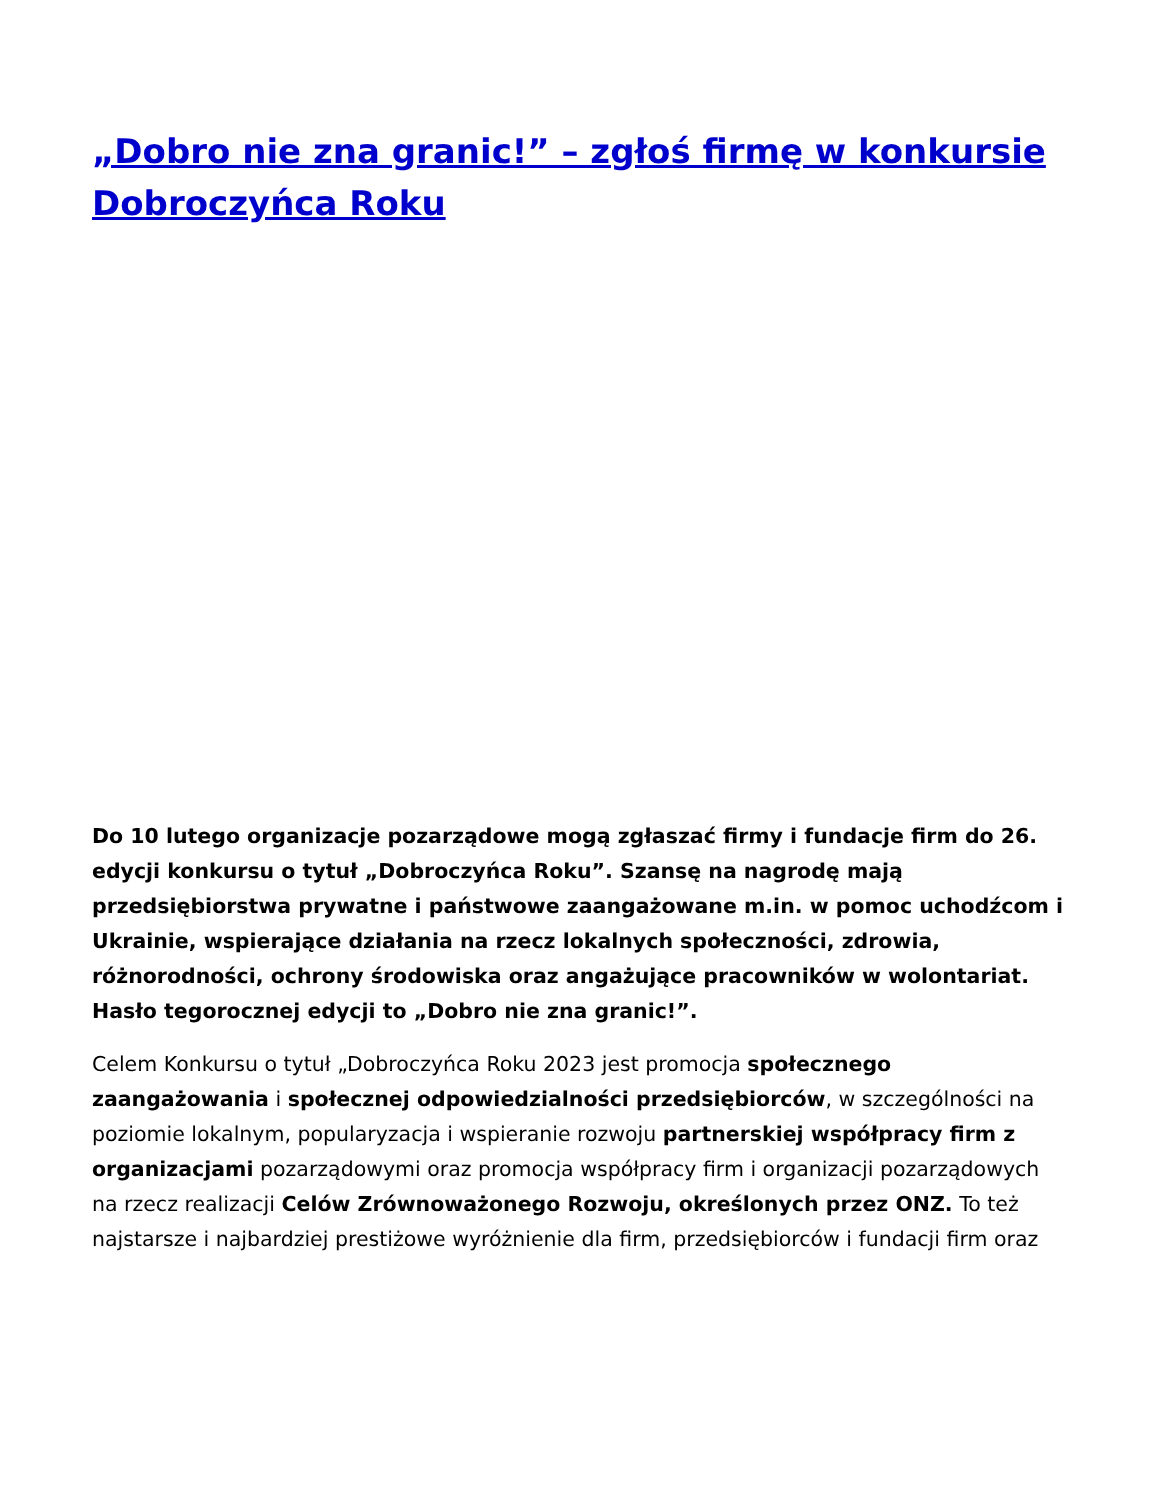„Dobro nie zna granic!” – zgłoś firmę w konkursie Dobroczyńca Roku
Do 10 lutego organizacje pozarządowe mogą zgłaszać firmy i fundacje firm do 26. edycji konkursu o tytuł „Dobroczyńca Roku”. Szansę na nagrodę mają przedsiębiorstwa prywatne i państwowe zaangażowane m.in. w pomoc uchodźcom i Ukrainie, wspierające działania na rzecz lokalnych społeczności, zdrowia, różnorodności, ochrony środowiska oraz angażujące pracowników w wolontariat. Hasło tegorocznej edycji to „Dobro nie zna granic!”.
Celem Konkursu o tytuł „Dobroczyńca Roku 2023 jest promocja społecznego zaangażowania i społecznej odpowiedzialności przedsiębiorców, w szczególności na poziomie lokalnym, popularyzacja i wspieranie rozwoju partnerskiej współpracy firm z organizacjami pozarządowymi oraz promocja współpracy firm i organizacji pozarządowych na rzecz realizacji Celów Zrównoważonego Rozwoju, określonych przez ONZ. To też najstarsze i najbardziej prestiżowe wyróżnienie dla firm, przedsiębiorców i fundacji firm oraz